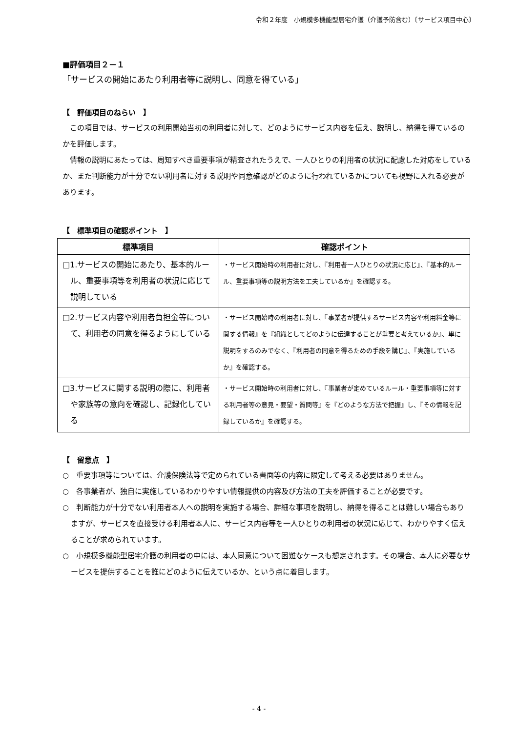令和２年度　小規模多機能型居宅介護（介護予防含む）〔サービス項目中心〕
■評価項目２－１
「サービスの開始にあたり利用者等に説明し、同意を得ている」
【　評価項目のねらい　】
この項目では、サービスの利用開始当初の利用者に対して、どのようにサービス内容を伝え、説明し、納得を得ているのかを評価します。
情報の説明にあたっては、周知すべき重要事項が精査されたうえで、一人ひとりの利用者の状況に配慮した対応をしているか、また判断能力が十分でない利用者に対する説明や同意確認がどのように行われているかについても視野に入れる必要があります。
【　標準項目の確認ポイント　】
| 標準項目 | 確認ポイント |
| --- | --- |
| □1.サービスの開始にあたり、基本的ルール、重要事項等を利用者の状況に応じて説明している | ・サービス開始時の利用者に対し、『利用者一人ひとりの状況に応じ』、『基本的ルール、重要事項等の説明方法を工夫しているか』を確認する。 |
| □2.サービス内容や利用者負担金等について、利用者の同意を得るようにしている | ・サービス開始時の利用者に対し、『事業者が提供するサービス内容や利用料金等に関する情報』を『組織としてどのように伝達することが重要と考えているか』、単に説明をするのみでなく、『利用者の同意を得るための手段を講じ』、『実施しているか』を確認する。 |
| □3.サービスに関する説明の際に、利用者や家族等の意向を確認し、記録化している | ・サービス開始時の利用者に対し、『事業者が定めているルール・重要事項等に対する利用者等の意見・要望・質問等』を『どのような方法で把握』し、『その情報を記録しているか』を確認する。 |
【　留意点　】
○　重要事項等については、介護保険法等で定められている書面等の内容に限定して考える必要はありません。
○　各事業者が、独自に実施しているわかりやすい情報提供の内容及び方法の工夫を評価することが必要です。
○　判断能力が十分でない利用者本人への説明を実施する場合、詳細な事項を説明し、納得を得ることは難しい場合もありますが、サービスを直接受ける利用者本人に、サービス内容等を一人ひとりの利用者の状況に応じて、わかりやすく伝えることが求められています。
○　小規模多機能型居宅介護の利用者の中には、本人同意について困難なケースも想定されます。その場合、本人に必要なサービスを提供することを誰にどのように伝えているか、という点に着目します。
- 4 -